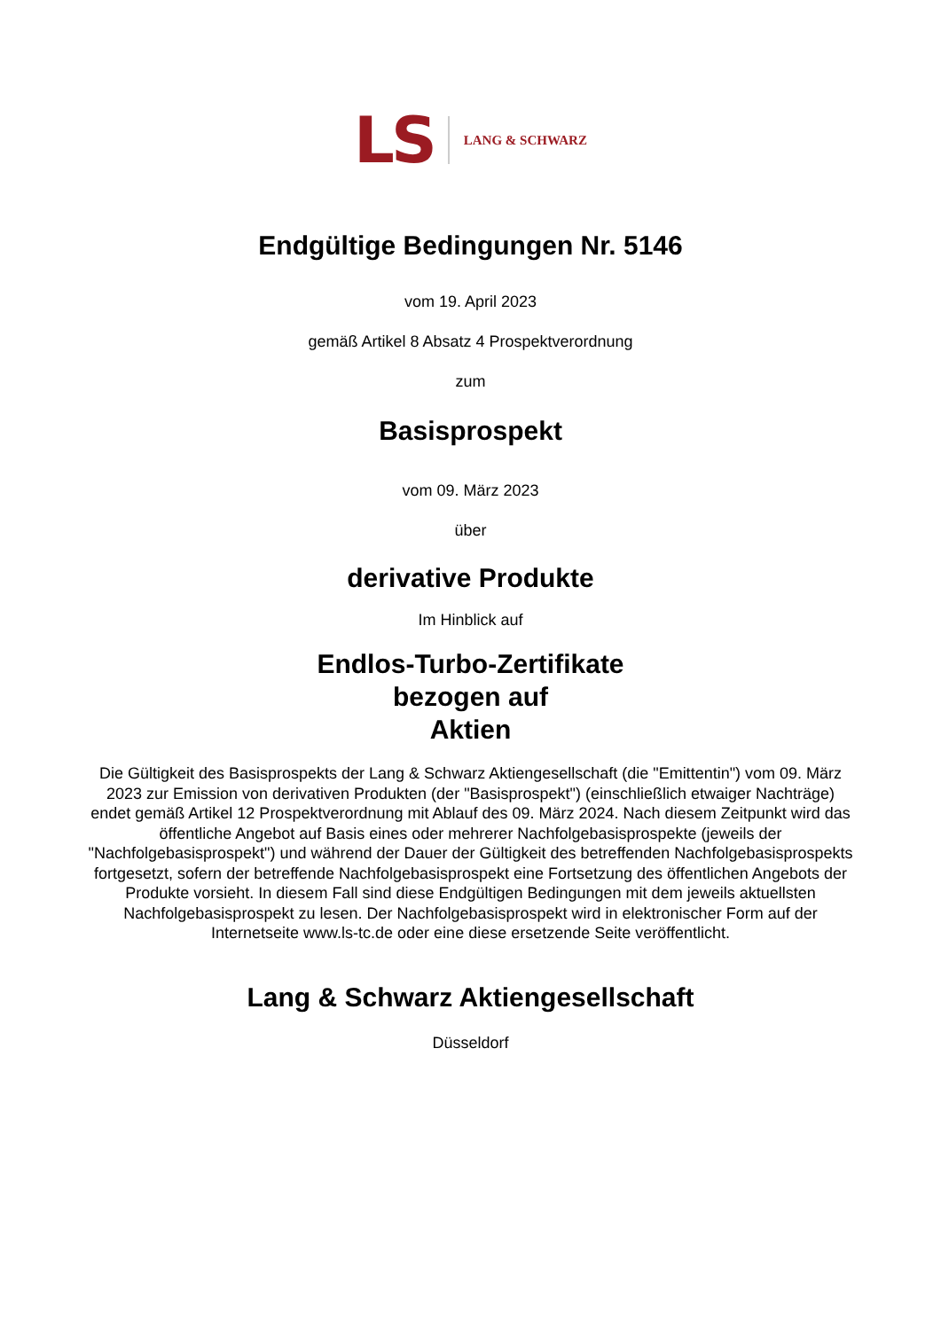LS LANG & SCHWARZ
Endgültige Bedingungen Nr. 5146
vom 19. April 2023
gemäß Artikel 8 Absatz 4 Prospektverordnung
zum
Basisprospekt
vom 09. März 2023
über
derivative Produkte
Im Hinblick auf
Endlos-Turbo-Zertifikate
bezogen auf
Aktien
Die Gültigkeit des Basisprospekts der Lang & Schwarz Aktiengesellschaft (die "Emittentin") vom 09. März 2023 zur Emission von derivativen Produkten (der "Basisprospekt") (einschließlich etwaiger Nachträge) endet gemäß Artikel 12 Prospektverordnung mit Ablauf des 09. März 2024. Nach diesem Zeitpunkt wird das öffentliche Angebot auf Basis eines oder mehrerer Nachfolgebasisprospekte (jeweils der "Nachfolgebasisprospekt") und während der Dauer der Gültigkeit des betreffenden Nachfolgebasisprospekts fortgesetzt, sofern der betreffende Nachfolgebasisprospekt eine Fortsetzung des öffentlichen Angebots der Produkte vorsieht. In diesem Fall sind diese Endgültigen Bedingungen mit dem jeweils aktuellsten Nachfolgebasisprospekt zu lesen. Der Nachfolgebasisprospekt wird in elektronischer Form auf der Internetseite www.ls-tc.de oder eine diese ersetzende Seite veröffentlicht.
Lang & Schwarz Aktiengesellschaft
Düsseldorf